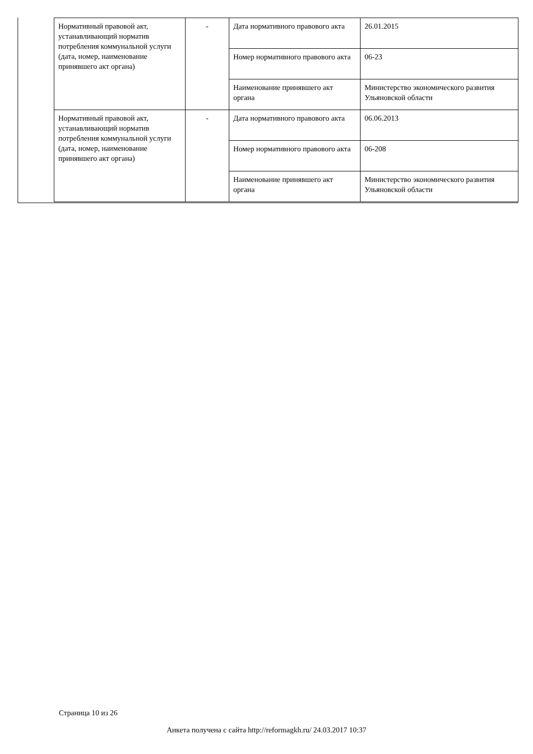| Нормативный правовой акт, устанавливающий норматив потребления коммунальной услуги (дата, номер, наименование принявшего акт органа) | - | Дата нормативного правового акта | 26.01.2015 |
| | | Номер нормативного правового акта | 06-23 |
| | | Наименование принявшего акт органа | Министерство экономического развития Ульяновской области |
| Нормативный правовой акт, устанавливающий норматив потребления коммунальной услуги (дата, номер, наименование принявшего акт органа) | - | Дата нормативного правового акта | 06.06.2013 |
| | | Номер нормативного правового акта | 06-208 |
| | | Наименование принявшего акт органа | Министерство экономического развития Ульяновской области |
Страница 10 из 26
Анкета получена с сайта http://reformagkh.ru/ 24.03.2017 10:37